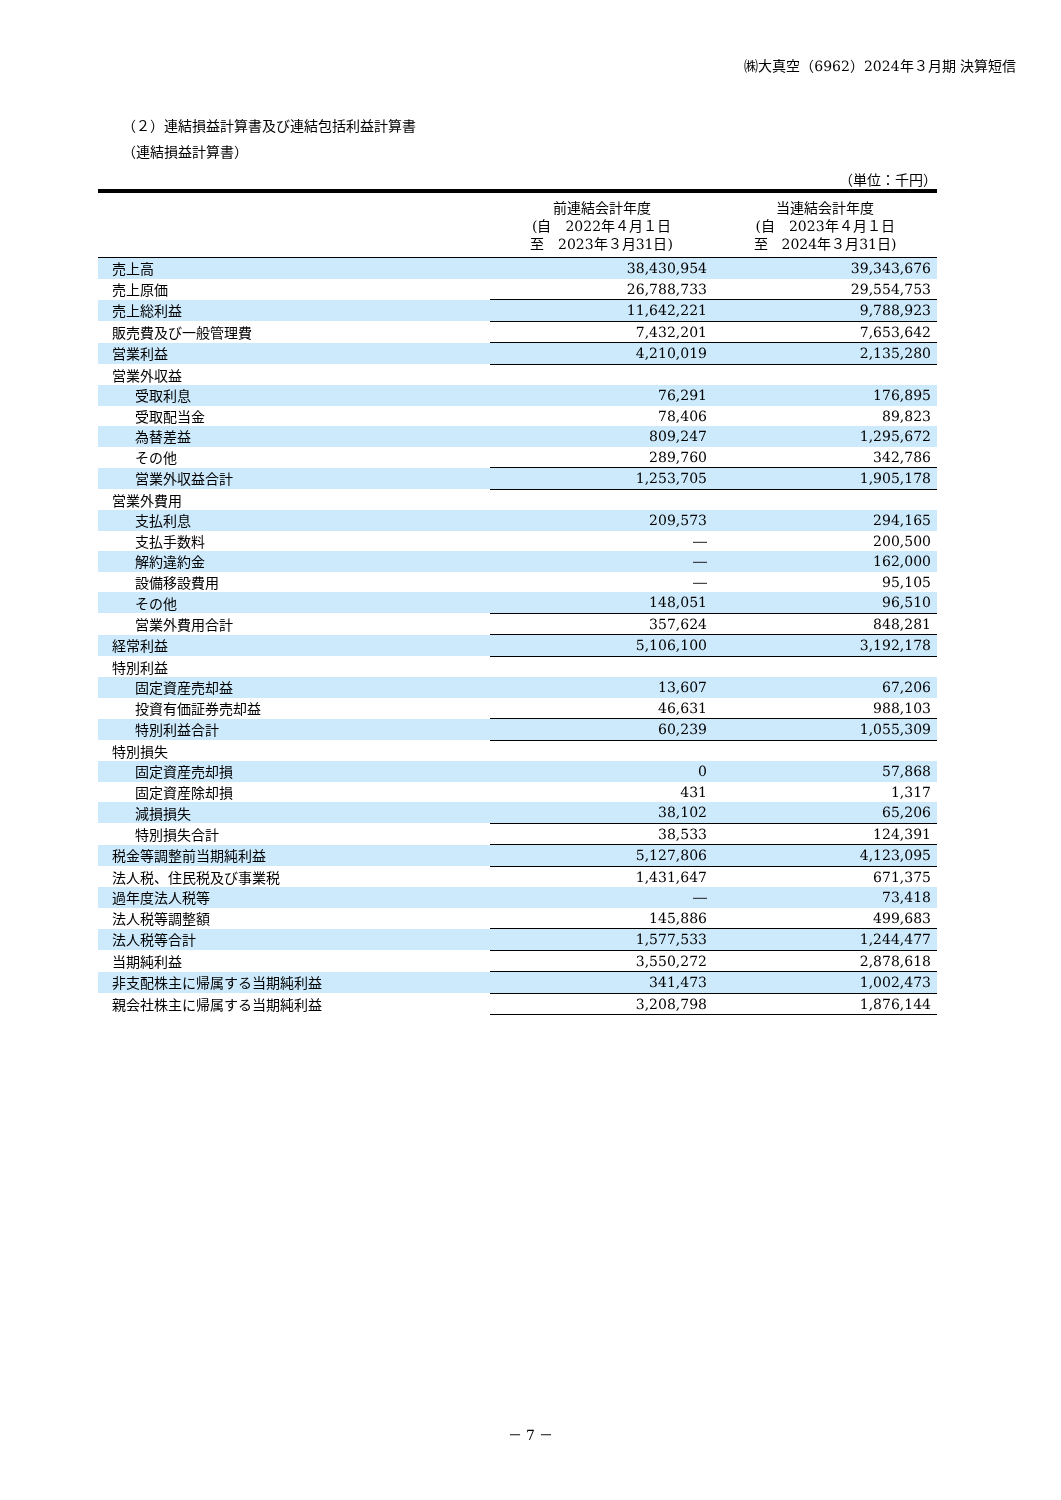㈱大真空（6962）2024年３月期 決算短信
（２）連結損益計算書及び連結包括利益計算書
（連結損益計算書）
（単位：千円）
| | 前連結会計年度 (自 2022年４月１日 至 2023年３月31日) | 当連結会計年度 (自 2023年４月１日 至 2024年３月31日) |
| --- | --- | --- |
| 売上高 | 38,430,954 | 39,343,676 |
| 売上原価 | 26,788,733 | 29,554,753 |
| 売上総利益 | 11,642,221 | 9,788,923 |
| 販売費及び一般管理費 | 7,432,201 | 7,653,642 |
| 営業利益 | 4,210,019 | 2,135,280 |
| 営業外収益 | | |
| 受取利息 | 76,291 | 176,895 |
| 受取配当金 | 78,406 | 89,823 |
| 為替差益 | 809,247 | 1,295,672 |
| その他 | 289,760 | 342,786 |
| 営業外収益合計 | 1,253,705 | 1,905,178 |
| 営業外費用 | | |
| 支払利息 | 209,573 | 294,165 |
| 支払手数料 | ― | 200,500 |
| 解約違約金 | ― | 162,000 |
| 設備移設費用 | ― | 95,105 |
| その他 | 148,051 | 96,510 |
| 営業外費用合計 | 357,624 | 848,281 |
| 経常利益 | 5,106,100 | 3,192,178 |
| 特別利益 | | |
| 固定資産売却益 | 13,607 | 67,206 |
| 投資有価証券売却益 | 46,631 | 988,103 |
| 特別利益合計 | 60,239 | 1,055,309 |
| 特別損失 | | |
| 固定資産売却損 | 0 | 57,868 |
| 固定資産除却損 | 431 | 1,317 |
| 減損損失 | 38,102 | 65,206 |
| 特別損失合計 | 38,533 | 124,391 |
| 税金等調整前当期純利益 | 5,127,806 | 4,123,095 |
| 法人税、住民税及び事業税 | 1,431,647 | 671,375 |
| 過年度法人税等 | ― | 73,418 |
| 法人税等調整額 | 145,886 | 499,683 |
| 法人税等合計 | 1,577,533 | 1,244,477 |
| 当期純利益 | 3,550,272 | 2,878,618 |
| 非支配株主に帰属する当期純利益 | 341,473 | 1,002,473 |
| 親会社株主に帰属する当期純利益 | 3,208,798 | 1,876,144 |
－ 7 －